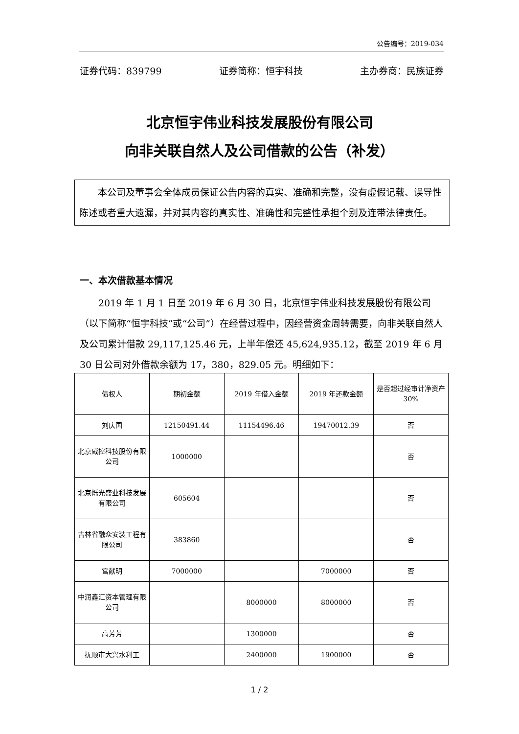公告编号：2019-034
证券代码：839799 证券简称：恒宇科技 主办券商：民族证券
北京恒宇伟业科技发展股份有限公司
向非关联自然人及公司借款的公告（补发）
本公司及董事会全体成员保证公告内容的真实、准确和完整，没有虚假记载、误导性陈述或者重大遗漏，并对其内容的真实性、准确性和完整性承担个别及连带法律责任。
一、本次借款基本情况
2019 年 1 月 1 日至 2019 年 6 月 30 日，北京恒宇伟业科技发展股份有限公司（以下简称“恒宇科技”或“公司”）在经营过程中，因经营资金周转需要，向非关联自然人及公司累计借款 29,117,125.46 元，上半年偿还 45,624,935.12，截至 2019 年 6 月 30 日公司对外借款余额为 17，380，829.05 元。明细如下：
| 债权人 | 期初金额 | 2019 年借入金额 | 2019 年还款金额 | 是否超过经审计净资产 30% |
| --- | --- | --- | --- | --- |
| 刘庆国 | 12150491.44 | 11154496.46 | 19470012.39 | 否 |
| 北京威控科技股份有限公司 | 1000000 | | | 否 |
| 北京烁光盛业科技发展有限公司 | 605604 | | | 否 |
| 吉林省融众安装工程有限公司 | 383860 | | | 否 |
| 宫献明 | 7000000 | | 7000000 | 否 |
| 中润鑫汇资本管理有限公司 | | 8000000 | 8000000 | 否 |
| 高芳芳 | | 1300000 | | 否 |
| 抚顺市大兴水利工 | | 2400000 | 1900000 | 否 |
1 / 2